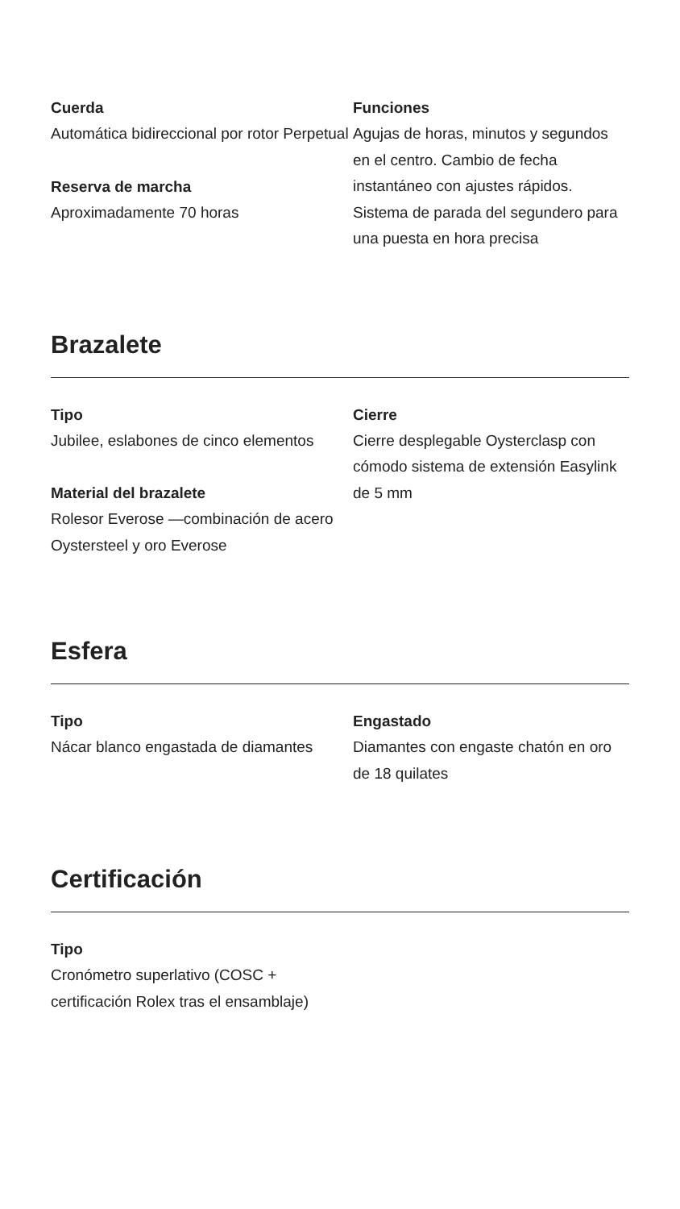Cuerda
Automática bidireccional por rotor Perpetual
Reserva de marcha
Aproximadamente 70 horas
Funciones
Agujas de horas, minutos y segundos en el centro. Cambio de fecha instantáneo con ajustes rápidos. Sistema de parada del segundero para una puesta en hora precisa
Brazalete
Tipo
Jubilee, eslabones de cinco elementos
Material del brazalete
Rolesor Everose —combinación de acero Oystersteel y oro Everose
Cierre
Cierre desplegable Oysterclasp con cómodo sistema de extensión Easylink de 5 mm
Esfera
Tipo
Nácar blanco engastada de diamantes
Engastado
Diamantes con engaste chatón en oro de 18 quilates
Certificación
Tipo
Cronómetro superlativo (COSC + certificación Rolex tras el ensamblaje)